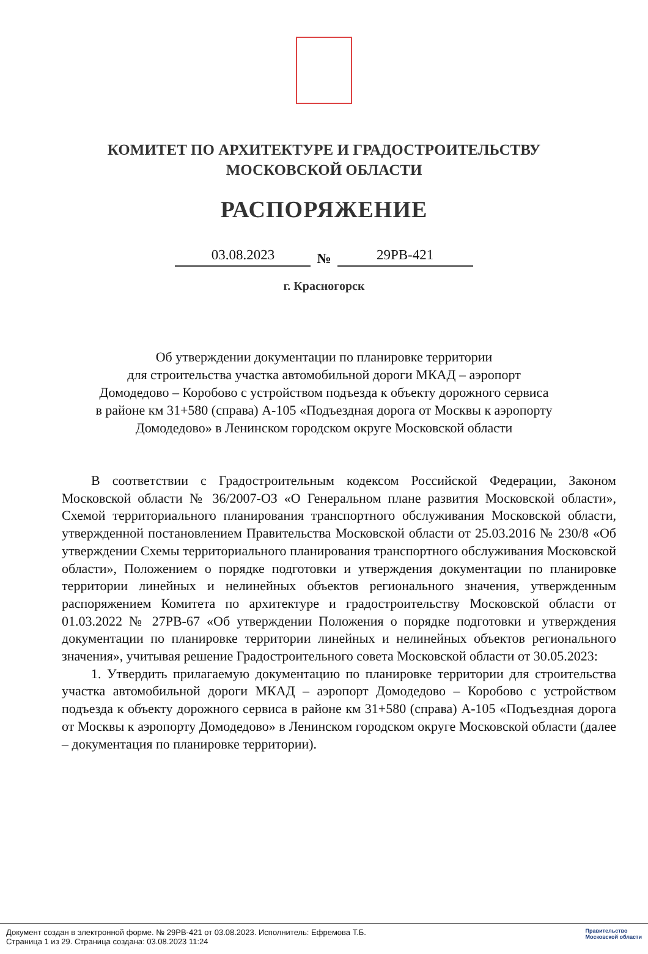КОМИТЕТ ПО АРХИТЕКТУРЕ И ГРАДОСТРОИТЕЛЬСТВУ
МОСКОВСКОЙ ОБЛАСТИ
РАСПОРЯЖЕНИЕ
03.08.2023 № 29РВ-421
г. Красногорск
Об утверждении документации по планировке территории
для строительства участка автомобильной дороги МКАД – аэропорт
Домодедово – Коробово с устройством подъезда к объекту дорожного сервиса
в районе км 31+580 (справа) А-105 «Подъездная дорога от Москвы к аэропорту
Домодедово» в Ленинском городском округе Московской области
В соответствии с Градостроительным кодексом Российской Федерации, Законом Московской области № 36/2007-ОЗ «О Генеральном плане развития Московской области», Схемой территориального планирования транспортного обслуживания Московской области, утвержденной постановлением Правительства Московской области от 25.03.2016 № 230/8 «Об утверждении Схемы территориального планирования транспортного обслуживания Московской области», Положением о порядке подготовки и утверждения документации по планировке территории линейных и нелинейных объектов регионального значения, утвержденным распоряжением Комитета по архитектуре и градостроительству Московской области от 01.03.2022 № 27РВ-67 «Об утверждении Положения о порядке подготовки и утверждения документации по планировке территории линейных и нелинейных объектов регионального значения», учитывая решение Градостроительного совета Московской области от 30.05.2023:
1. Утвердить прилагаемую документацию по планировке территории для строительства участка автомобильной дороги МКАД – аэропорт Домодедово – Коробово с устройством подъезда к объекту дорожного сервиса в районе км 31+580 (справа) А-105 «Подъездная дорога от Москвы к аэропорту Домодедово» в Ленинском городском округе Московской области (далее – документация по планировке территории).
Документ создан в электронной форме. № 29РВ-421 от 03.08.2023. Исполнитель: Ефремова Т.Б.
Страница 1 из 29. Страница создана: 03.08.2023 11:24
Правительство
Московской области